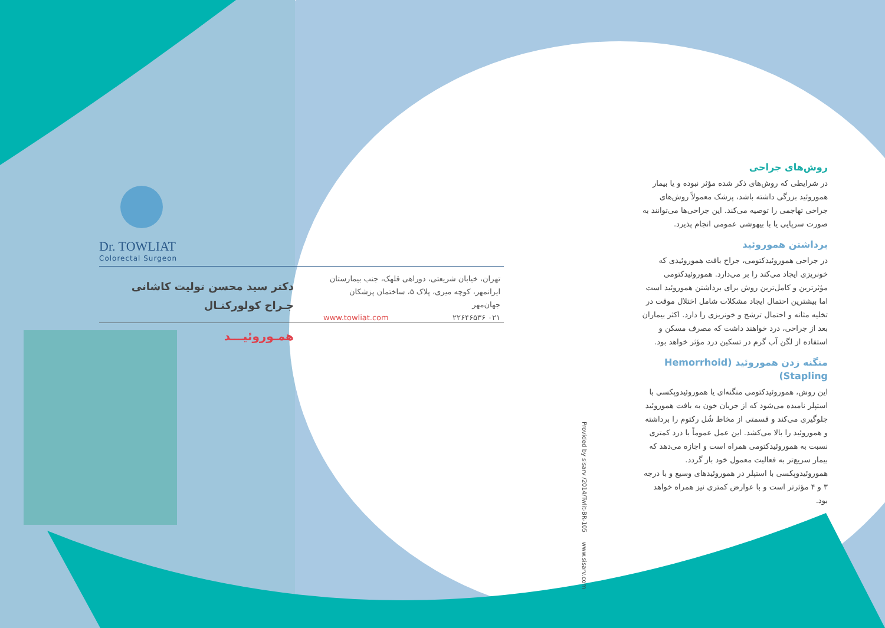Dr. TOWLIAT
Colorectal Surgeon
دکتر سید محسن تولیت کاشانی
جـراح کولورکتـال
تهران، خیابان شریعتی، دوراهی قلهک، جنب بیمارستان ایرانمهر، کوچه میری، پلاک ۵، ساختمان پزشکان جهان‌مهر
۰۲۱ ۲۲۶۴۶۵۳۶ www.towliat.com
همـوروئیـــد
روش‌های جراحی
در شرایطی که روش‌های ذکر شده مؤثر نبوده و یا بیمار هموروئید بزرگی داشته باشد، پزشک معمولاً روش‌های جراحی تهاجمی را توصیه می‌کند. این جراحی‌ها می‌توانند به صورت سرپایی یا با بیهوشی عمومی انجام پذیرد.
برداشتن هموروئید
در جراحی هموروئیدکتومی، جراح بافت هموروئیدی که خونریزی ایجاد می‌کند را بر می‌دارد. هموروئیدکتومی مؤثرترین و کامل‌ترین روش برای برداشتن هموروئید است اما بیشترین احتمال ایجاد مشکلات شامل اختلال موقت در تخلیه مثانه و احتمال ترشح و خونریزی را دارد. اکثر بیماران بعد از جراحی، درد خواهند داشت که مصرف مسکن و استفاده از لگن آب گرم در تسکین درد مؤثر خواهد بود.
منگنه زدن هموروئید (Hemorrhoid Stapling)
این روش، هموروئیدکتومی منگنه‌ای یا هموروئیدوپکسی با استپلر نامیده می‌شود که از جریان خون به بافت هموروئید جلوگیری می‌کند و قسمتی از مخاط شُل رکتوم را برداشته و هموروئید را بالا می‌کشد. این عمل عموماً با درد کمتری نسبت به هموروئیدکتومی همراه است و اجازه می‌دهد که بیمار سریع‌تر به فعالیت معمول خود باز گردد. هموروئیدوپکسی با استپلر در هموروئیدهای وسیع و با درجه ۳ و ۴ مؤثرتر است و با عوارض کمتری نیز همراه خواهد بود.
Provided by sisarv /2014/Twlit-BR-105 www.sisarv.com